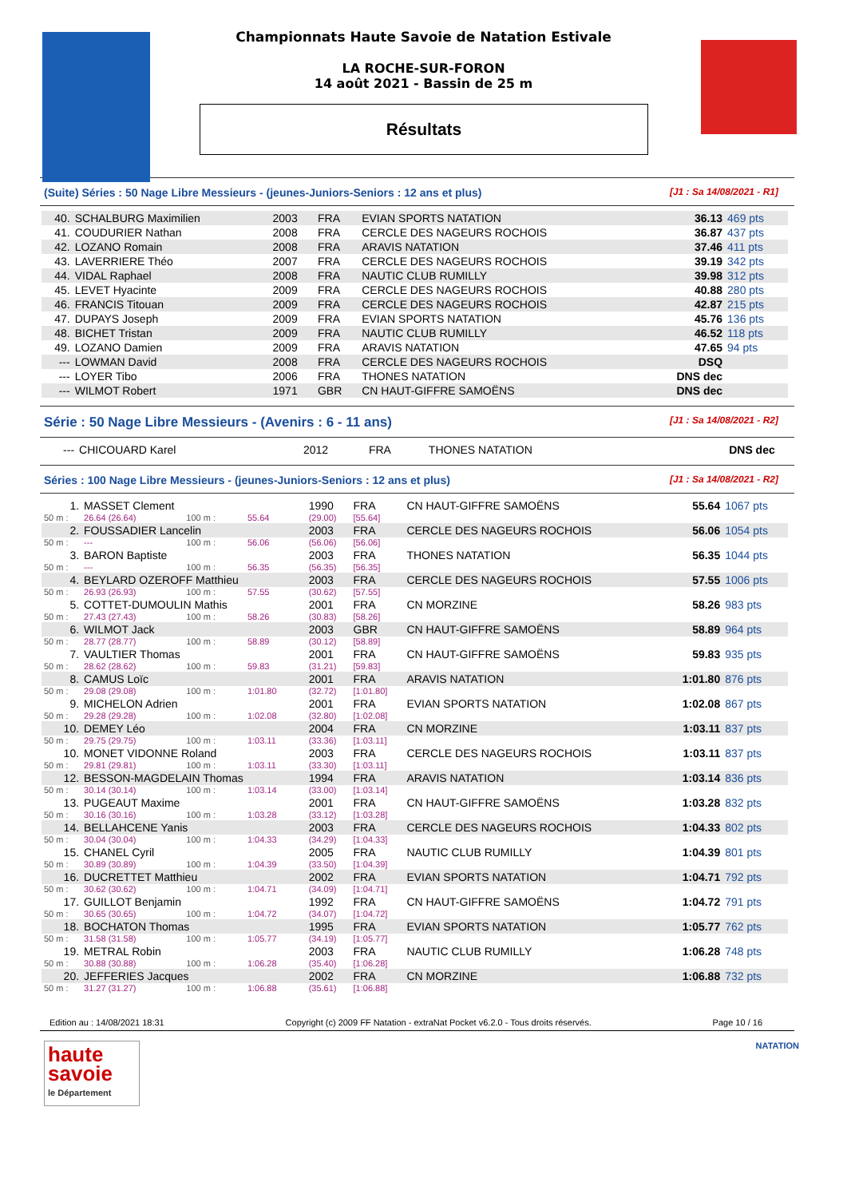Championnats Haute Savoie de Natation Estivale
LA ROCHE-SUR-FORON
14 août 2021 - Bassin de 25 m
Résultats
(Suite) Séries : 50 Nage Libre Messieurs - (jeunes-Juniors-Seniors : 12 ans et plus) [J1 : Sa 14/08/2021 - R1]
| 40. | SCHALBURG Maximilien | 2003 | FRA | EVIAN SPORTS NATATION | 36.13 | 469 pts |
| 41. | COUDURIER Nathan | 2008 | FRA | CERCLE DES NAGEURS ROCHOIS | 36.87 | 437 pts |
| 42. | LOZANO Romain | 2008 | FRA | ARAVIS NATATION | 37.46 | 411 pts |
| 43. | LAVERRIERE Théo | 2007 | FRA | CERCLE DES NAGEURS ROCHOIS | 39.19 | 342 pts |
| 44. | VIDAL Raphael | 2008 | FRA | NAUTIC CLUB RUMILLY | 39.98 | 312 pts |
| 45. | LEVET Hyacinte | 2009 | FRA | CERCLE DES NAGEURS ROCHOIS | 40.88 | 280 pts |
| 46. | FRANCIS Titouan | 2009 | FRA | CERCLE DES NAGEURS ROCHOIS | 42.87 | 215 pts |
| 47. | DUPAYS Joseph | 2009 | FRA | EVIAN SPORTS NATATION | 45.76 | 136 pts |
| 48. | BICHET Tristan | 2009 | FRA | NAUTIC CLUB RUMILLY | 46.52 | 118 pts |
| 49. | LOZANO Damien | 2009 | FRA | ARAVIS NATATION | 47.65 | 94 pts |
| --- | LOWMAN David | 2008 | FRA | CERCLE DES NAGEURS ROCHOIS | DSQ | |
| --- | LOYER Tibo | 2006 | FRA | THONES NATATION | DNS dec | |
| --- | WILMOT Robert | 1971 | GBR | CN HAUT-GIFFRE SAMOËNS | DNS dec | |
Série : 50 Nage Libre Messieurs - (Avenirs : 6 - 11 ans) [J1 : Sa 14/08/2021 - R2]
| --- | CHICOUARD Karel | 2012 | FRA | THONES NATATION | DNS dec | |
Séries : 100 Nage Libre Messieurs - (jeunes-Juniors-Seniors : 12 ans et plus) [J1 : Sa 14/08/2021 - R2]
| 1. | MASSET Clement | | | 1990 | FRA | CN HAUT-GIFFRE SAMOËNS | 55.64 | 1067 pts |
| 50 m : | 26.64 (26.64) | 100 m : | 55.64 | (29.00) | [55.64] | | | |
| 2. | FOUSSADIER Lancelin | | | 2003 | FRA | CERCLE DES NAGEURS ROCHOIS | 56.06 | 1054 pts |
| 50 m : | --- | 100 m : | 56.06 | (56.06) | [56.06] | | | |
| 3. | BARON Baptiste | | | 2003 | FRA | THONES NATATION | 56.35 | 1044 pts |
| 50 m : | --- | 100 m : | 56.35 | (56.35) | [56.35] | | | |
| 4. | BEYLARD OZEROFF Matthieu | | | 2003 | FRA | CERCLE DES NAGEURS ROCHOIS | 57.55 | 1006 pts |
| 50 m : | 26.93 (26.93) | 100 m : | 57.55 | (30.62) | [57.55] | | | |
| 5. | COTTET-DUMOULIN Mathis | | | 2001 | FRA | CN MORZINE | 58.26 | 983 pts |
| 50 m : | 27.43 (27.43) | 100 m : | 58.26 | (30.83) | [58.26] | | | |
| 6. | WILMOT Jack | | | 2003 | GBR | CN HAUT-GIFFRE SAMOËNS | 58.89 | 964 pts |
| 50 m : | 28.77 (28.77) | 100 m : | 58.89 | (30.12) | [58.89] | | | |
| 7. | VAULTIER Thomas | | | 2001 | FRA | CN HAUT-GIFFRE SAMOËNS | 59.83 | 935 pts |
| 50 m : | 28.62 (28.62) | 100 m : | 59.83 | (31.21) | [59.83] | | | |
| 8. | CAMUS Loïc | | | 2001 | FRA | ARAVIS NATATION | 1:01.80 | 876 pts |
| 50 m : | 29.08 (29.08) | 100 m : | 1:01.80 | (32.72) | [1:01.80] | | | |
| 9. | MICHELON Adrien | | | 2001 | FRA | EVIAN SPORTS NATATION | 1:02.08 | 867 pts |
| 50 m : | 29.28 (29.28) | 100 m : | 1:02.08 | (32.80) | [1:02.08] | | | |
| 10. | DEMEY Léo | | | 2004 | FRA | CN MORZINE | 1:03.11 | 837 pts |
| 50 m : | 29.75 (29.75) | 100 m : | 1:03.11 | (33.36) | [1:03.11] | | | |
| 10. | MONET VIDONNE Roland | | | 2003 | FRA | CERCLE DES NAGEURS ROCHOIS | 1:03.11 | 837 pts |
| 50 m : | 29.81 (29.81) | 100 m : | 1:03.11 | (33.30) | [1:03.11] | | | |
| 12. | BESSON-MAGDELAIN Thomas | | | 1994 | FRA | ARAVIS NATATION | 1:03.14 | 836 pts |
| 50 m : | 30.14 (30.14) | 100 m : | 1:03.14 | (33.00) | [1:03.14] | | | |
| 13. | PUGEAUT Maxime | | | 2001 | FRA | CN HAUT-GIFFRE SAMOËNS | 1:03.28 | 832 pts |
| 50 m : | 30.16 (30.16) | 100 m : | 1:03.28 | (33.12) | [1:03.28] | | | |
| 14. | BELLAHCENE Yanis | | | 2003 | FRA | CERCLE DES NAGEURS ROCHOIS | 1:04.33 | 802 pts |
| 50 m : | 30.04 (30.04) | 100 m : | 1:04.33 | (34.29) | [1:04.33] | | | |
| 15. | CHANEL Cyril | | | 2005 | FRA | NAUTIC CLUB RUMILLY | 1:04.39 | 801 pts |
| 50 m : | 30.89 (30.89) | 100 m : | 1:04.39 | (33.50) | [1:04.39] | | | |
| 16. | DUCRETTET Matthieu | | | 2002 | FRA | EVIAN SPORTS NATATION | 1:04.71 | 792 pts |
| 50 m : | 30.62 (30.62) | 100 m : | 1:04.71 | (34.09) | [1:04.71] | | | |
| 17. | GUILLOT Benjamin | | | 1992 | FRA | CN HAUT-GIFFRE SAMOËNS | 1:04.72 | 791 pts |
| 50 m : | 30.65 (30.65) | 100 m : | 1:04.72 | (34.07) | [1:04.72] | | | |
| 18. | BOCHATON Thomas | | | 1995 | FRA | EVIAN SPORTS NATATION | 1:05.77 | 762 pts |
| 50 m : | 31.58 (31.58) | 100 m : | 1:05.77 | (34.19) | [1:05.77] | | | |
| 19. | METRAL Robin | | | 2003 | FRA | NAUTIC CLUB RUMILLY | 1:06.28 | 748 pts |
| 50 m : | 30.88 (30.88) | 100 m : | 1:06.28 | (35.40) | [1:06.28] | | | |
| 20. | JEFFERIES Jacques | | | 2002 | FRA | CN MORZINE | 1:06.88 | 732 pts |
| 50 m : | 31.27 (31.27) | 100 m : | 1:06.88 | (35.61) | [1:06.88] | | | |
Edition au : 14/08/2021 18:31 Copyright (c) 2009 FF Natation - extraNat Pocket v6.2.0 - Tous droits réservés. Page 10 / 16
haute
savoie
le Département
NATATION